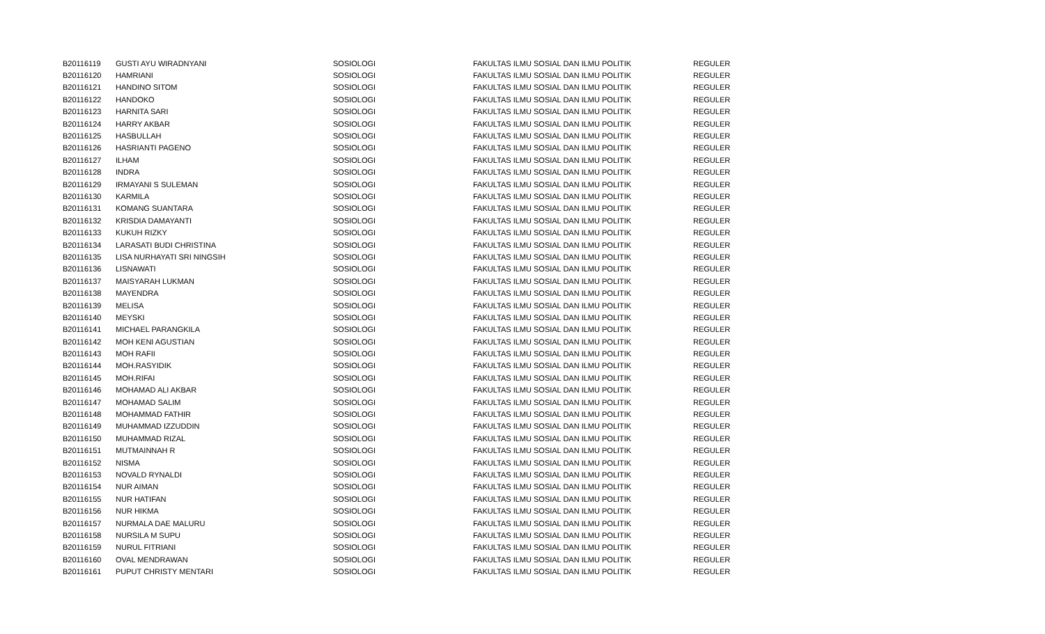| B20116119 | GUSTI AYU WIRADNYANI | SOSIOLOGI | FAKULTAS ILMU SOSIAL DAN ILMU POLITIK | REGULER |
| B20116120 | HAMRIANI | SOSIOLOGI | FAKULTAS ILMU SOSIAL DAN ILMU POLITIK | REGULER |
| B20116121 | HANDINO SITOM | SOSIOLOGI | FAKULTAS ILMU SOSIAL DAN ILMU POLITIK | REGULER |
| B20116122 | HANDOKO | SOSIOLOGI | FAKULTAS ILMU SOSIAL DAN ILMU POLITIK | REGULER |
| B20116123 | HARNITA SARI | SOSIOLOGI | FAKULTAS ILMU SOSIAL DAN ILMU POLITIK | REGULER |
| B20116124 | HARRY AKBAR | SOSIOLOGI | FAKULTAS ILMU SOSIAL DAN ILMU POLITIK | REGULER |
| B20116125 | HASBULLAH | SOSIOLOGI | FAKULTAS ILMU SOSIAL DAN ILMU POLITIK | REGULER |
| B20116126 | HASRIANTI PAGENO | SOSIOLOGI | FAKULTAS ILMU SOSIAL DAN ILMU POLITIK | REGULER |
| B20116127 | ILHAM | SOSIOLOGI | FAKULTAS ILMU SOSIAL DAN ILMU POLITIK | REGULER |
| B20116128 | INDRA | SOSIOLOGI | FAKULTAS ILMU SOSIAL DAN ILMU POLITIK | REGULER |
| B20116129 | IRMAYANI S SULEMAN | SOSIOLOGI | FAKULTAS ILMU SOSIAL DAN ILMU POLITIK | REGULER |
| B20116130 | KARMILA | SOSIOLOGI | FAKULTAS ILMU SOSIAL DAN ILMU POLITIK | REGULER |
| B20116131 | KOMANG SUANTARA | SOSIOLOGI | FAKULTAS ILMU SOSIAL DAN ILMU POLITIK | REGULER |
| B20116132 | KRISDIA DAMAYANTI | SOSIOLOGI | FAKULTAS ILMU SOSIAL DAN ILMU POLITIK | REGULER |
| B20116133 | KUKUH RIZKY | SOSIOLOGI | FAKULTAS ILMU SOSIAL DAN ILMU POLITIK | REGULER |
| B20116134 | LARASATI BUDI CHRISTINA | SOSIOLOGI | FAKULTAS ILMU SOSIAL DAN ILMU POLITIK | REGULER |
| B20116135 | LISA NURHAYATI SRI NINGSIH | SOSIOLOGI | FAKULTAS ILMU SOSIAL DAN ILMU POLITIK | REGULER |
| B20116136 | LISNAWATI | SOSIOLOGI | FAKULTAS ILMU SOSIAL DAN ILMU POLITIK | REGULER |
| B20116137 | MAISYARAH LUKMAN | SOSIOLOGI | FAKULTAS ILMU SOSIAL DAN ILMU POLITIK | REGULER |
| B20116138 | MAYENDRA | SOSIOLOGI | FAKULTAS ILMU SOSIAL DAN ILMU POLITIK | REGULER |
| B20116139 | MELISA | SOSIOLOGI | FAKULTAS ILMU SOSIAL DAN ILMU POLITIK | REGULER |
| B20116140 | MEYSKI | SOSIOLOGI | FAKULTAS ILMU SOSIAL DAN ILMU POLITIK | REGULER |
| B20116141 | MICHAEL PARANGKILA | SOSIOLOGI | FAKULTAS ILMU SOSIAL DAN ILMU POLITIK | REGULER |
| B20116142 | MOH KENI AGUSTIAN | SOSIOLOGI | FAKULTAS ILMU SOSIAL DAN ILMU POLITIK | REGULER |
| B20116143 | MOH RAFII | SOSIOLOGI | FAKULTAS ILMU SOSIAL DAN ILMU POLITIK | REGULER |
| B20116144 | MOH.RASYIDIK | SOSIOLOGI | FAKULTAS ILMU SOSIAL DAN ILMU POLITIK | REGULER |
| B20116145 | MOH.RIFAI | SOSIOLOGI | FAKULTAS ILMU SOSIAL DAN ILMU POLITIK | REGULER |
| B20116146 | MOHAMAD ALI AKBAR | SOSIOLOGI | FAKULTAS ILMU SOSIAL DAN ILMU POLITIK | REGULER |
| B20116147 | MOHAMAD SALIM | SOSIOLOGI | FAKULTAS ILMU SOSIAL DAN ILMU POLITIK | REGULER |
| B20116148 | MOHAMMAD FATHIR | SOSIOLOGI | FAKULTAS ILMU SOSIAL DAN ILMU POLITIK | REGULER |
| B20116149 | MUHAMMAD IZZUDDIN | SOSIOLOGI | FAKULTAS ILMU SOSIAL DAN ILMU POLITIK | REGULER |
| B20116150 | MUHAMMAD RIZAL | SOSIOLOGI | FAKULTAS ILMU SOSIAL DAN ILMU POLITIK | REGULER |
| B20116151 | MUTMAINNAH R | SOSIOLOGI | FAKULTAS ILMU SOSIAL DAN ILMU POLITIK | REGULER |
| B20116152 | NISMA | SOSIOLOGI | FAKULTAS ILMU SOSIAL DAN ILMU POLITIK | REGULER |
| B20116153 | NOVALD RYNALDI | SOSIOLOGI | FAKULTAS ILMU SOSIAL DAN ILMU POLITIK | REGULER |
| B20116154 | NUR AIMAN | SOSIOLOGI | FAKULTAS ILMU SOSIAL DAN ILMU POLITIK | REGULER |
| B20116155 | NUR HATIFAN | SOSIOLOGI | FAKULTAS ILMU SOSIAL DAN ILMU POLITIK | REGULER |
| B20116156 | NUR HIKMA | SOSIOLOGI | FAKULTAS ILMU SOSIAL DAN ILMU POLITIK | REGULER |
| B20116157 | NURMALA DAE MALURU | SOSIOLOGI | FAKULTAS ILMU SOSIAL DAN ILMU POLITIK | REGULER |
| B20116158 | NURSILA M SUPU | SOSIOLOGI | FAKULTAS ILMU SOSIAL DAN ILMU POLITIK | REGULER |
| B20116159 | NURUL FITRIANI | SOSIOLOGI | FAKULTAS ILMU SOSIAL DAN ILMU POLITIK | REGULER |
| B20116160 | OVAL MENDRAWAN | SOSIOLOGI | FAKULTAS ILMU SOSIAL DAN ILMU POLITIK | REGULER |
| B20116161 | PUPUT CHRISTY MENTARI | SOSIOLOGI | FAKULTAS ILMU SOSIAL DAN ILMU POLITIK | REGULER |